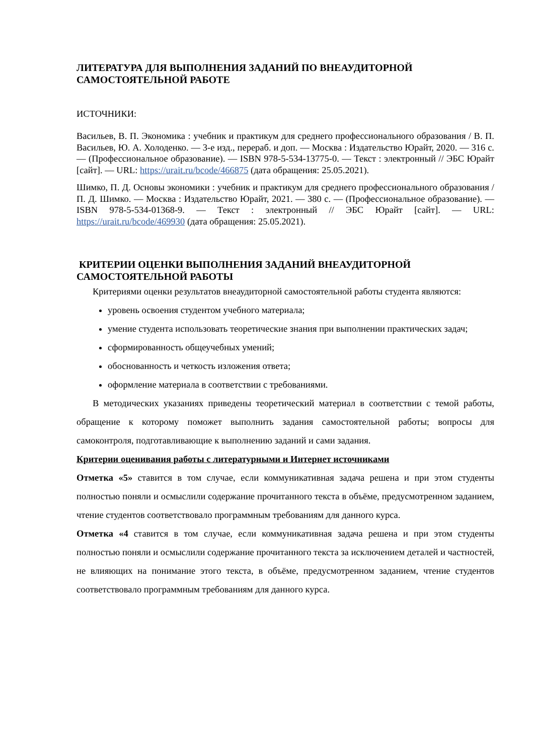ЛИТЕРАТУРА ДЛЯ ВЫПОЛНЕНИЯ ЗАДАНИЙ ПО ВНЕАУДИТОРНОЙ САМОСТОЯТЕЛЬНОЙ РАБОТЕ
ИСТОЧНИКИ:
Васильев, В. П. Экономика : учебник и практикум для среднего профессионального образования / В. П. Васильев, Ю. А. Холоденко. — 3-е изд., перераб. и доп. — Москва : Издательство Юрайт, 2020. — 316 с. — (Профессиональное образование). — ISBN 978-5-534-13775-0. — Текст : электронный // ЭБС Юрайт [сайт]. — URL: https://urait.ru/bcode/466875 (дата обращения: 25.05.2021).
Шимко, П. Д. Основы экономики : учебник и практикум для среднего профессионального образования / П. Д. Шимко. — Москва : Издательство Юрайт, 2021. — 380 с. — (Профессиональное образование). — ISBN 978-5-534-01368-9. — Текст : электронный // ЭБС Юрайт [сайт]. — URL: https://urait.ru/bcode/469930 (дата обращения: 25.05.2021).
КРИТЕРИИ ОЦЕНКИ ВЫПОЛНЕНИЯ ЗАДАНИЙ ВНЕАУДИТОРНОЙ САМОСТОЯТЕЛЬНОЙ РАБОТЫ
Критериями оценки результатов внеаудиторной самостоятельной работы студента являются:
уровень освоения студентом учебного материала;
умение студента использовать теоретические знания при выполнении практических задач;
сформированность общеучебных умений;
обоснованность и четкость изложения ответа;
оформление материала в соответствии с требованиями.
В методических указаниях приведены теоретический материал в соответствии с темой работы, обращение к которому поможет выполнить задания самостоятельной работы; вопросы для самоконтроля, подготавливающие к выполнению заданий и сами задания.
Критерии оценивания работы с литературными и Интернет источниками
Отметка «5» ставится в том случае, если коммуникативная задача решена и при этом студенты полностью поняли и осмыслили содержание прочитанного текста в объёме, предусмотренном заданием, чтение студентов соответствовало программным требованиям для данного курса.
Отметка «4 ставится в том случае, если коммуникативная задача решена и при этом студенты полностью поняли и осмыслили содержание прочитанного текста за исключением деталей и частностей, не влияющих на понимание этого текста, в объёме, предусмотренном заданием, чтение студентов соответствовало программным требованиям для данного курса.